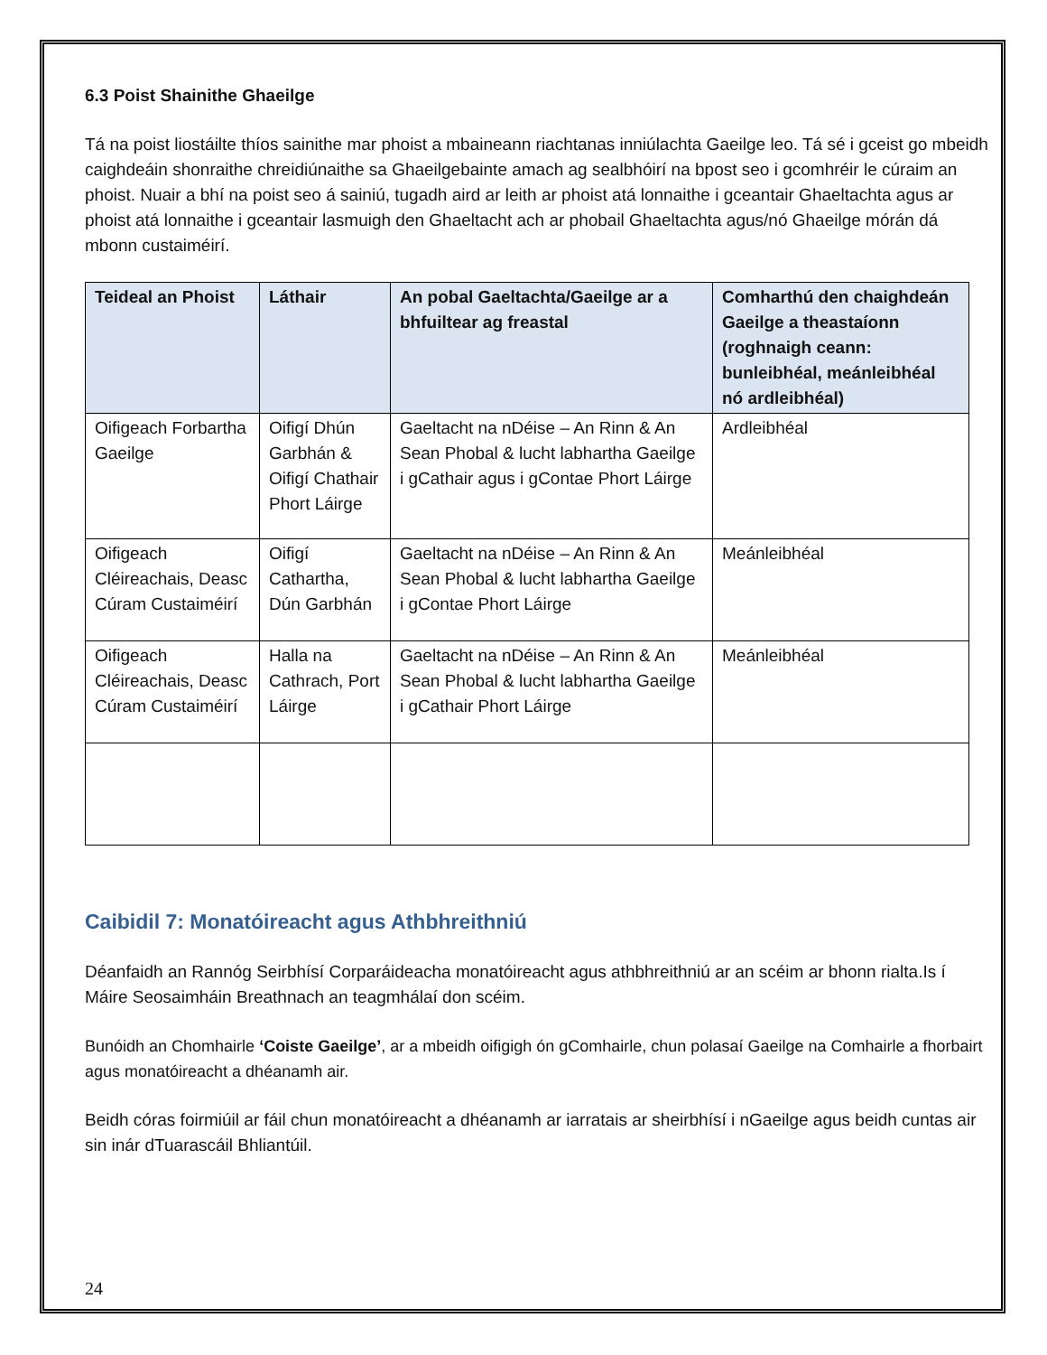6.3 Poist Shainithe Ghaeilge
Tá na poist liostáilte thíos sainithe mar phoist a mbaineann riachtanas inniúlachta Gaeilge leo. Tá sé i gceist go mbeidh caighdeáin shonraithe chreidiúnaithe sa Ghaeilgebainte amach ag sealbhóirí na bpost seo i gcomhréir le cúraim an phoist. Nuair a bhí na poist seo á sainiú, tugadh aird ar leith ar phoist atá lonnaithe i gceantair Ghaeltachta agus ar phoist atá lonnaithe i gceantair lasmuigh den Ghaeltacht ach ar phobail Ghaeltachta agus/nó Ghaeilge mórán dá mbonn custaiméirí.
| Teideal an Phoist | Láthair | An pobal Gaeltachta/Gaeilge ar a bhfuiltear ag freastal | Comharthú den chaighdeán Gaeilge a theastaíonn (roghnaigh ceann: bunleibhéal, meánleibhéal nó ardleibhéal) |
| --- | --- | --- | --- |
| Oifigeach Forbartha Gaeilge | Oifigí Dhún Garbhán & Oifigí Chathair Phort Láirge | Gaeltacht na nDéise – An Rinn & An Sean Phobal & lucht labhartha Gaeilge i gCathair agus i gContae Phort Láirge | Ardleibhéal |
| Oifigeach Cléireachais, Deasc Cúram Custaiméirí | Oifigí Cathartha, Dún Garbhán | Gaeltacht na nDéise – An Rinn & An Sean Phobal & lucht labhartha Gaeilge i gContae Phort Láirge | Meánleibhéal |
| Oifigeach Cléireachais, Deasc Cúram Custaiméirí | Halla na Cathrach, Port Láirge | Gaeltacht na nDéise – An Rinn & An Sean Phobal & lucht labhartha Gaeilge i gCathair Phort Láirge | Meánleibhéal |
Caibidil 7: Monatóireacht agus Athbhreithniú
Déanfaidh an Rannóg Seirbhísí Corparáideacha monatóireacht agus athbhreithniú ar an scéim ar bhonn rialta.Is í Máire Seosaimháin Breathnach an teagmhálaí don scéim.
Bunóidh an Chomhairle ‘Coiste Gaeilge’, ar a mbeidh oifigigh ón gComhairle, chun polasaí Gaeilge na Comhairle a fhorbairt agus monatóireacht a dhéanamh air.
Beidh córas foirmiúil ar fáil chun monatóireacht a dhéanamh ar iarratais ar sheirbhísí i nGaeilge agus beidh cuntas air sin inár dTuarascáil Bhliantúil.
24